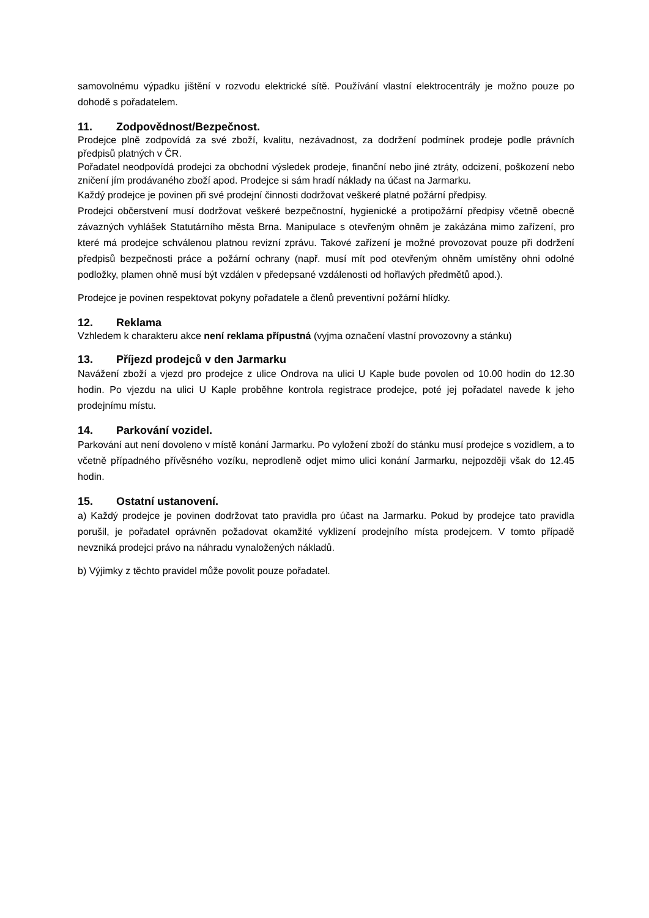samovolnému výpadku jištění v rozvodu elektrické sítě. Používání vlastní elektrocentrály je možno pouze po dohodě s pořadatelem.
11. Zodpovědnost/Bezpečnost.
Prodejce plně zodpovídá za své zboží, kvalitu, nezávadnost, za dodržení podmínek prodeje podle právních předpisů platných v ČR.
Pořadatel neodpovídá prodejci za obchodní výsledek prodeje, finanční nebo jiné ztráty, odcizení, poškození nebo zničení jím prodávaného zboží apod. Prodejce si sám hradí náklady na účast na Jarmarku.
Každý prodejce je povinen při své prodejní činnosti dodržovat veškeré platné požární předpisy.
Prodejci občerstvení musí dodržovat veškeré bezpečnostní, hygienické a protipožární předpisy včetně obecně závazných vyhlášek Statutárního města Brna. Manipulace s otevřeným ohněm je zakázána mimo zařízení, pro které má prodejce schválenou platnou revizní zprávu. Takové zařízení je možné provozovat pouze při dodržení předpisů bezpečnosti práce a požární ochrany (např. musí mít pod otevřeným ohněm umístěny ohni odolné podložky, plamen ohně musí být vzdálen v předepsané vzdálenosti od hořlavých předmětů apod.).
Prodejce je povinen respektovat pokyny pořadatele a členů preventivní požární hlídky.
12. Reklama
Vzhledem k charakteru akce není reklama přípustná (vyjma označení vlastní provozovny a stánku)
13. Příjezd prodejců v den Jarmarku
Navážení zboží a vjezd pro prodejce z ulice Ondrova na ulici U Kaple bude povolen od 10.00 hodin do 12.30 hodin. Po vjezdu na ulici U Kaple proběhne kontrola registrace prodejce, poté jej pořadatel navede k jeho prodejnímu místu.
14. Parkování vozidel.
Parkování aut není dovoleno v místě konání Jarmarku. Po vyložení zboží do stánku musí prodejce s vozidlem, a to včetně případného přívěsného vozíku, neprodleně odjet mimo ulici konání Jarmarku, nejpozději však do 12.45 hodin.
15. Ostatní ustanovení.
a) Každý prodejce je povinen dodržovat tato pravidla pro účast na Jarmarku. Pokud by prodejce tato pravidla porušil, je pořadatel oprávněn požadovat okamžité vyklizení prodejního místa prodejcem. V tomto případě nevzniká prodejci právo na náhradu vynaložených nákladů.
b) Výjimky z těchto pravidel může povolit pouze pořadatel.